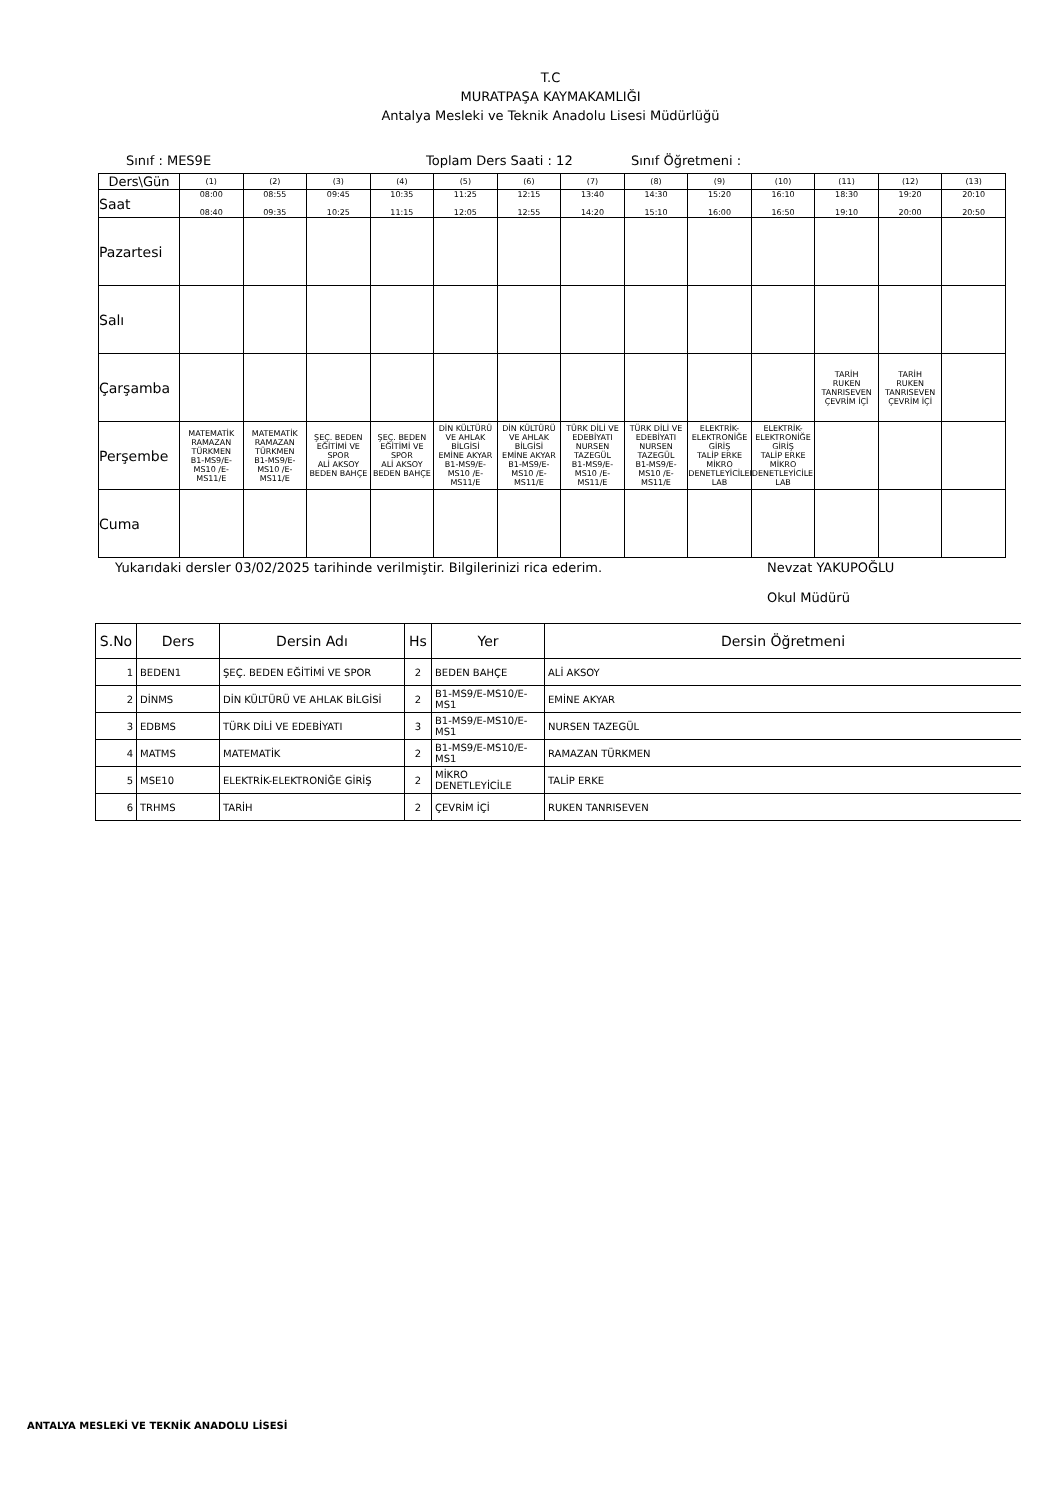T.C
MURATPAŞA KAYMAKAMLIĞI
Antalya Mesleki ve Teknik Anadolu Lisesi Müdürlüğü
Sınıf : MES9E Toplam Ders Saati : 12 Sınıf Öğretmeni :
| Ders\Gün | (1) | (2) | (3) | (4) | (5) | (6) | (7) | (8) | (9) | (10) | (11) | (12) | (13) |
| Saat | 08:00 08:40 | 08:55 09:35 | 09:45 10:25 | 10:35 11:15 | 11:25 12:05 | 12:15 12:55 | 13:40 14:20 | 14:30 15:10 | 15:20 16:00 | 16:10 16:50 | 18:30 19:10 | 19:20 20:00 | 20:10 20:50 |
| Pazartesi | | | | | | | | | | | | | |
| Salı | | | | | | | | | | | | | |
| Çarşamba | | | | | | | | | | | TARİH RUKEN TANRISEVEN ÇEVRİM İÇİ | TARİH RUKEN TANRISEVEN ÇEVRİM İÇİ | |
| Perşembe | MATEMATİK RAMAZAN TÜRKMEN B1-MS9/E-MS10 /E-MS11/E | MATEMATİK RAMAZAN TÜRKMEN B1-MS9/E-MS10 /E-MS11/E | ŞEÇ. BEDEN EĞİTİMİ VE SPOR ALİ AKSOY BEDEN BAHÇE | ŞEÇ. BEDEN EĞİTİMİ VE SPOR ALİ AKSOY BEDEN BAHÇE | DİN KÜLTÜRÜ VE AHLAK BİLGİSİ EMİNE AKYAR B1-MS9/E-MS10 /E-MS11/E | DİN KÜLTÜRÜ VE AHLAK BİLGİSİ EMİNE AKYAR B1-MS9/E-MS10 /E-MS11/E | TÜRK DİLİ VE EDEBİYATI NURSEN TAZEGÜL B1-MS9/E-MS10 /E-MS11/E | TÜRK DİLİ VE EDEBİYATI NURSEN TAZEGÜL B1-MS9/E-MS10 /E-MS11/E | ELEKTRİK-ELEKTRONİĞE GİRİŞ TALİP ERKE MİKRO DENETLEYİCİLER LAB | ELEKTRİK-ELEKTRONİĞE GİRİŞ TALİP ERKE MİKRO DENETLEYİCİLER LAB | | | |
| Cuma | | | | | | | | | | | | | |
Yukarıdaki dersler 03/02/2025 tarihinde verilmiştir. Bilgilerinizi rica ederim. Nevzat YAKUPOĞLU
Okul Müdürü
| S.No | Ders | Dersin Adı | Hs | Yer | Dersin Öğretmeni |
| --- | --- | --- | --- | --- | --- |
| 1 | BEDEN1 | ŞEÇ. BEDEN EĞİTİMİ VE SPOR | 2 | BEDEN BAHÇE | ALİ AKSOY |
| 2 | DİNMS | DİN KÜLTÜRÜ VE AHLAK BİLGİSİ | 2 | B1-MS9/E-MS10/E-MS1 | EMİNE AKYAR |
| 3 | EDBMS | TÜRK DİLİ VE EDEBİYATI | 3 | B1-MS9/E-MS10/E-MS1 | NURSEN TAZEGÜL |
| 4 | MATMS | MATEMATİK | 2 | B1-MS9/E-MS10/E-MS1 | RAMAZAN TÜRKMEN |
| 5 | MSE10 | ELEKTRİK-ELEKTRONİĞE GİRİŞ | 2 | MİKRO DENETLEYİCİLE | TALİP ERKE |
| 6 | TRHMS | TARİH | 2 | ÇEVRİM İÇİ | RUKEN TANRISEVEN |
ANTALYA MESLEKİ VE TEKNİK ANADOLU LİSESİ